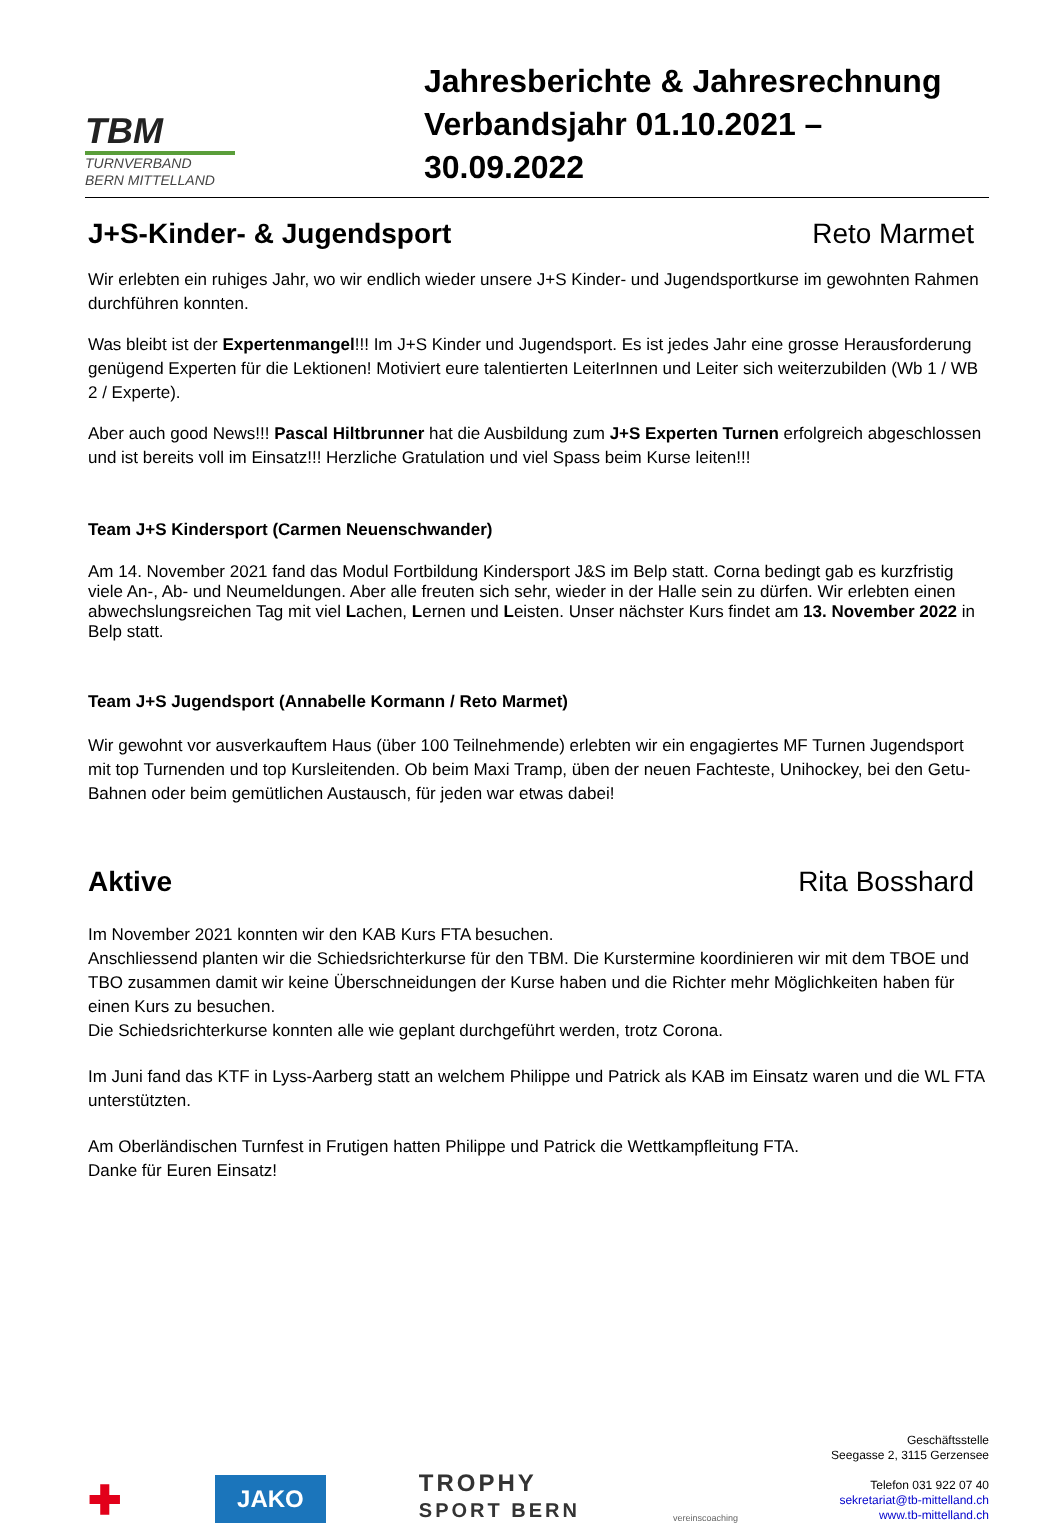TBM
TURNVERBAND
BERN MITTELLAND
Jahresberichte & Jahresrechnung
Verbandsjahr 01.10.2021 – 30.09.2022
J+S-Kinder- & Jugendsport Reto Marmet
Wir erlebten ein ruhiges Jahr, wo wir endlich wieder unsere J+S Kinder- und Jugendsportkurse im gewohnten Rahmen durchführen konnten.
Was bleibt ist der Expertenmangel!!! Im J+S Kinder und Jugendsport. Es ist jedes Jahr eine grosse Herausforderung genügend Experten für die Lektionen! Motiviert eure talentierten LeiterInnen und Leiter sich weiterzubilden (Wb 1 / WB 2 / Experte).
Aber auch good News!!! Pascal Hiltbrunner hat die Ausbildung zum J+S Experten Turnen erfolgreich abgeschlossen und ist bereits voll im Einsatz!!! Herzliche Gratulation und viel Spass beim Kurse leiten!!!
Team J+S Kindersport (Carmen Neuenschwander)
Am 14. November 2021 fand das Modul Fortbildung Kindersport J&S im Belp statt. Corna bedingt gab es kurzfristig viele An-, Ab- und Neumeldungen. Aber alle freuten sich sehr, wieder in der Halle sein zu dürfen. Wir erlebten einen abwechslungsreichen Tag mit viel Lachen, Lernen und Leisten. Unser nächster Kurs findet am 13. November 2022 in Belp statt.
Team J+S Jugendsport (Annabelle Kormann / Reto Marmet)
Wir gewohnt vor ausverkauftem Haus (über 100 Teilnehmende) erlebten wir ein engagiertes MF Turnen Jugendsport mit top Turnenden und top Kursleitenden. Ob beim Maxi Tramp, üben der neuen Fachteste, Unihockey, bei den Getu-Bahnen oder beim gemütlichen Austausch, für jeden war etwas dabei!
Aktive Rita Bosshard
Im November 2021 konnten wir den KAB Kurs FTA besuchen.
Anschliessend planten wir die Schiedsrichterkurse für den TBM. Die Kurstermine koordinieren wir mit dem TBOE und TBO zusammen damit wir keine Überschneidungen der Kurse haben und die Richter mehr Möglichkeiten haben für einen Kurs zu besuchen.
Die Schiedsrichterkurse konnten alle wie geplant durchgeführt werden, trotz Corona.
Im Juni fand das KTF in Lyss-Aarberg statt an welchem Philippe und Patrick als KAB im Einsatz waren und die WL FTA unterstützten.
Am Oberländischen Turnfest in Frutigen hatten Philippe und Patrick die Wettkampfleitung FTA.
Danke für Euren Einsatz!
✚
JAKO
TROPHY
SPORT BERN
vereinscoaching
Geschäftsstelle
Seegasse 2, 3115 Gerzensee
Telefon 031 922 07 40
sekretariat@tb-mittelland.ch
www.tb-mittelland.ch